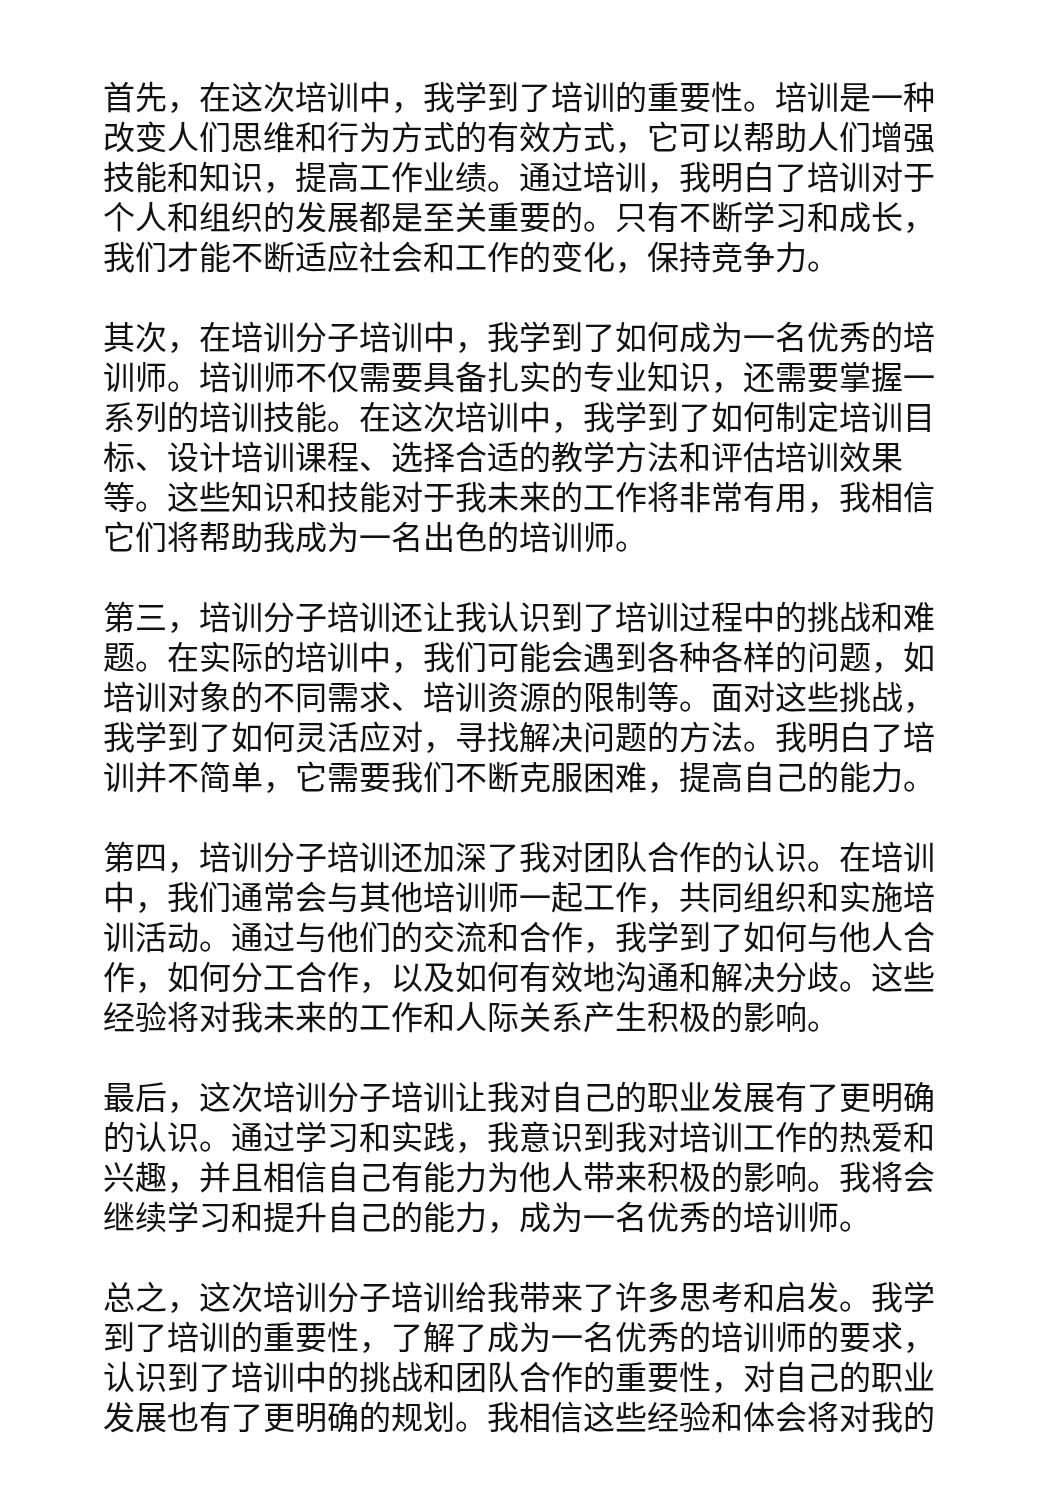首先，在这次培训中，我学到了培训的重要性。培训是一种改变人们思维和行为方式的有效方式，它可以帮助人们增强技能和知识，提高工作业绩。通过培训，我明白了培训对于个人和组织的发展都是至关重要的。只有不断学习和成长，我们才能不断适应社会和工作的变化，保持竞争力。
其次，在培训分子培训中，我学到了如何成为一名优秀的培训师。培训师不仅需要具备扎实的专业知识，还需要掌握一系列的培训技能。在这次培训中，我学到了如何制定培训目标、设计培训课程、选择合适的教学方法和评估培训效果等。这些知识和技能对于我未来的工作将非常有用，我相信它们将帮助我成为一名出色的培训师。
第三，培训分子培训还让我认识到了培训过程中的挑战和难题。在实际的培训中，我们可能会遇到各种各样的问题，如培训对象的不同需求、培训资源的限制等。面对这些挑战，我学到了如何灵活应对，寻找解决问题的方法。我明白了培训并不简单，它需要我们不断克服困难，提高自己的能力。
第四，培训分子培训还加深了我对团队合作的认识。在培训中，我们通常会与其他培训师一起工作，共同组织和实施培训活动。通过与他们的交流和合作，我学到了如何与他人合作，如何分工合作，以及如何有效地沟通和解决分歧。这些经验将对我未来的工作和人际关系产生积极的影响。
最后，这次培训分子培训让我对自己的职业发展有了更明确的认识。通过学习和实践，我意识到我对培训工作的热爱和兴趣，并且相信自己有能力为他人带来积极的影响。我将会继续学习和提升自己的能力，成为一名优秀的培训师。
总之，这次培训分子培训给我带来了许多思考和启发。我学到了培训的重要性，了解了成为一名优秀的培训师的要求，认识到了培训中的挑战和团队合作的重要性，对自己的职业发展也有了更明确的规划。我相信这些经验和体会将对我的